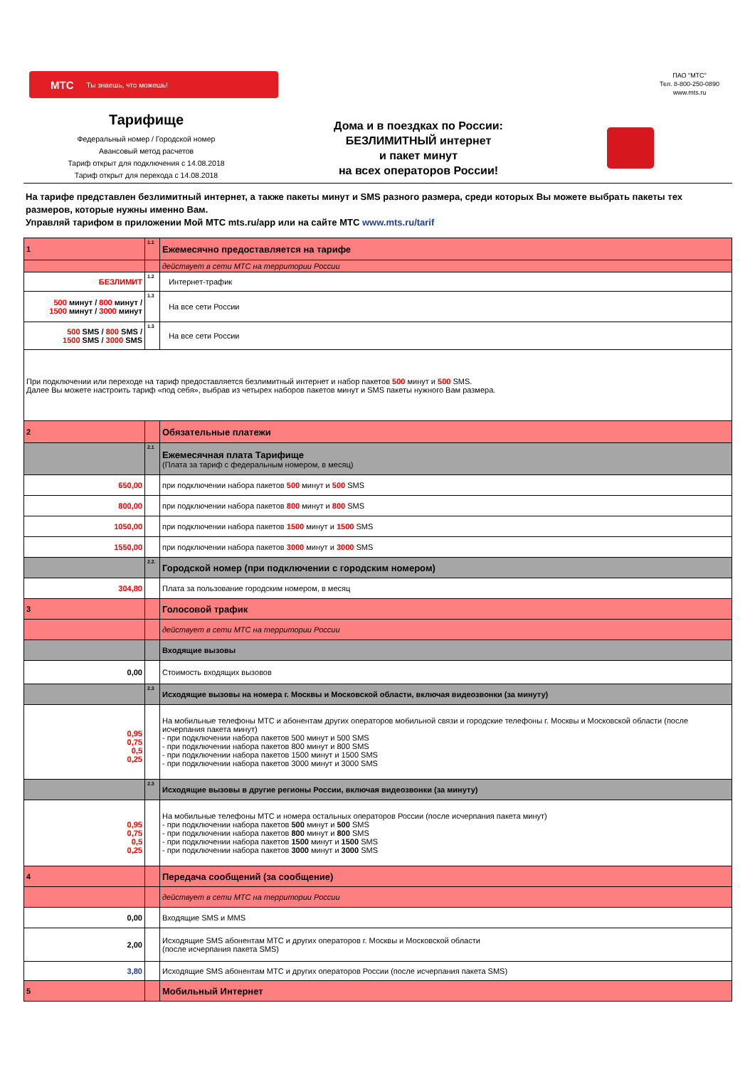МТС Ты знаешь, что можешь!
ПАО "МТС"
Тел. 8-800-250-0890
www.mts.ru
Тарифище
Федеральный номер / Городской номер
Авансовый метод расчетов
Тариф открыт для подключения с 14.08.2018
Тариф открыт для перехода с 14.08.2018
Дома и в поездках по России:
БЕЗЛИМИТНЫЙ интернет
и пакет минут
на всех операторов России!
На тарифе представлен безлимитный интернет, а также пакеты минут и SMS разного размера, среди которых Вы можете выбрать пакеты тех размеров, которые нужны именно Вам.
Управляй тарифом в приложении Мой МТС mts.ru/app или на сайте МТС www.mts.ru/tarif
| 1 | 1.1 | Ежемесячно предоставляется на тарифе |
| | | действует в сети МТС на территории России |
| БЕЗЛИМИТ | 1.2 | Интернет-трафик |
| 500 минут / 800 минут / 1500 минут / 3000 минут | 1.3 | На все сети России |
| 500 SMS / 800 SMS / 1500 SMS / 3000 SMS | 1.3 | На все сети России |
| При подключении или переходе на тариф предоставляется безлимитный интернет и набор пакетов 500 минут и 500 SMS. Далее Вы можете настроить тариф «под себя», выбрав из четырех наборов пакетов минут и SMS пакеты нужного Вам размера. | | |
| 2 | | Обязательные платежи |
| | 2.1 | Ежемесячная плата Тарифище (Плата за тариф с федеральным номером, в месяц) |
| 650,00 | | при подключении набора пакетов 500 минут и 500 SMS |
| 800,00 | | при подключении набора пакетов 800 минут и 800 SMS |
| 1050,00 | | при подключении набора пакетов 1500 минут и 1500 SMS |
| 1550,00 | | при подключении набора пакетов 3000 минут и 3000 SMS |
| | 2.2. | Городской номер (при подключении с городским номером) |
| 304,80 | | Плата за пользование городским номером, в месяц |
| 3 | | Голосовой трафик |
| | | действует в сети МТС на территории России |
| | | Входящие вызовы |
| 0,00 | | Стоимость входящих вызовов |
| | 2.3 | Исходящие вызовы на номера г. Москвы и Московской области, включая видеозвонки (за минуту) |
| 0,95 0,75 0,5 0,25 | | На мобильные телефоны МТС и абонентам других операторов мобильной связи и городские телефоны г. Москвы и Московской области (после исчерпания пакета минут) - при подключении набора пакетов 500 минут и 500 SMS - при подключении набора пакетов 800 минут и 800 SMS - при подключении набора пакетов 1500 минут и 1500 SMS - при подключении набора пакетов 3000 минут и 3000 SMS |
| | 2.3 | Исходящие вызовы в другие регионы России, включая видеозвонки (за минуту) |
| 0,95 0,75 0,5 0,25 | | На мобильные телефоны МТС и номера остальных операторов России (после исчерпания пакета минут) - при подключении набора пакетов 500 минут и 500 SMS - при подключении набора пакетов 800 минут и 800 SMS - при подключении набора пакетов 1500 минут и 1500 SMS - при подключении набора пакетов 3000 минут и 3000 SMS |
| 4 | | Передача сообщений (за сообщение) |
| | | действует в сети МТС на территории России |
| 0,00 | | Входящие SMS и MMS |
| 2,00 | | Исходящие SMS абонентам МТС и других операторов г. Москвы и Московской области (после исчерпания пакета SMS) |
| 3,80 | | Исходящие SMS абонентам МТС и других операторов России (после исчерпания пакета SMS) |
| 5 | | Мобильный Интернет |